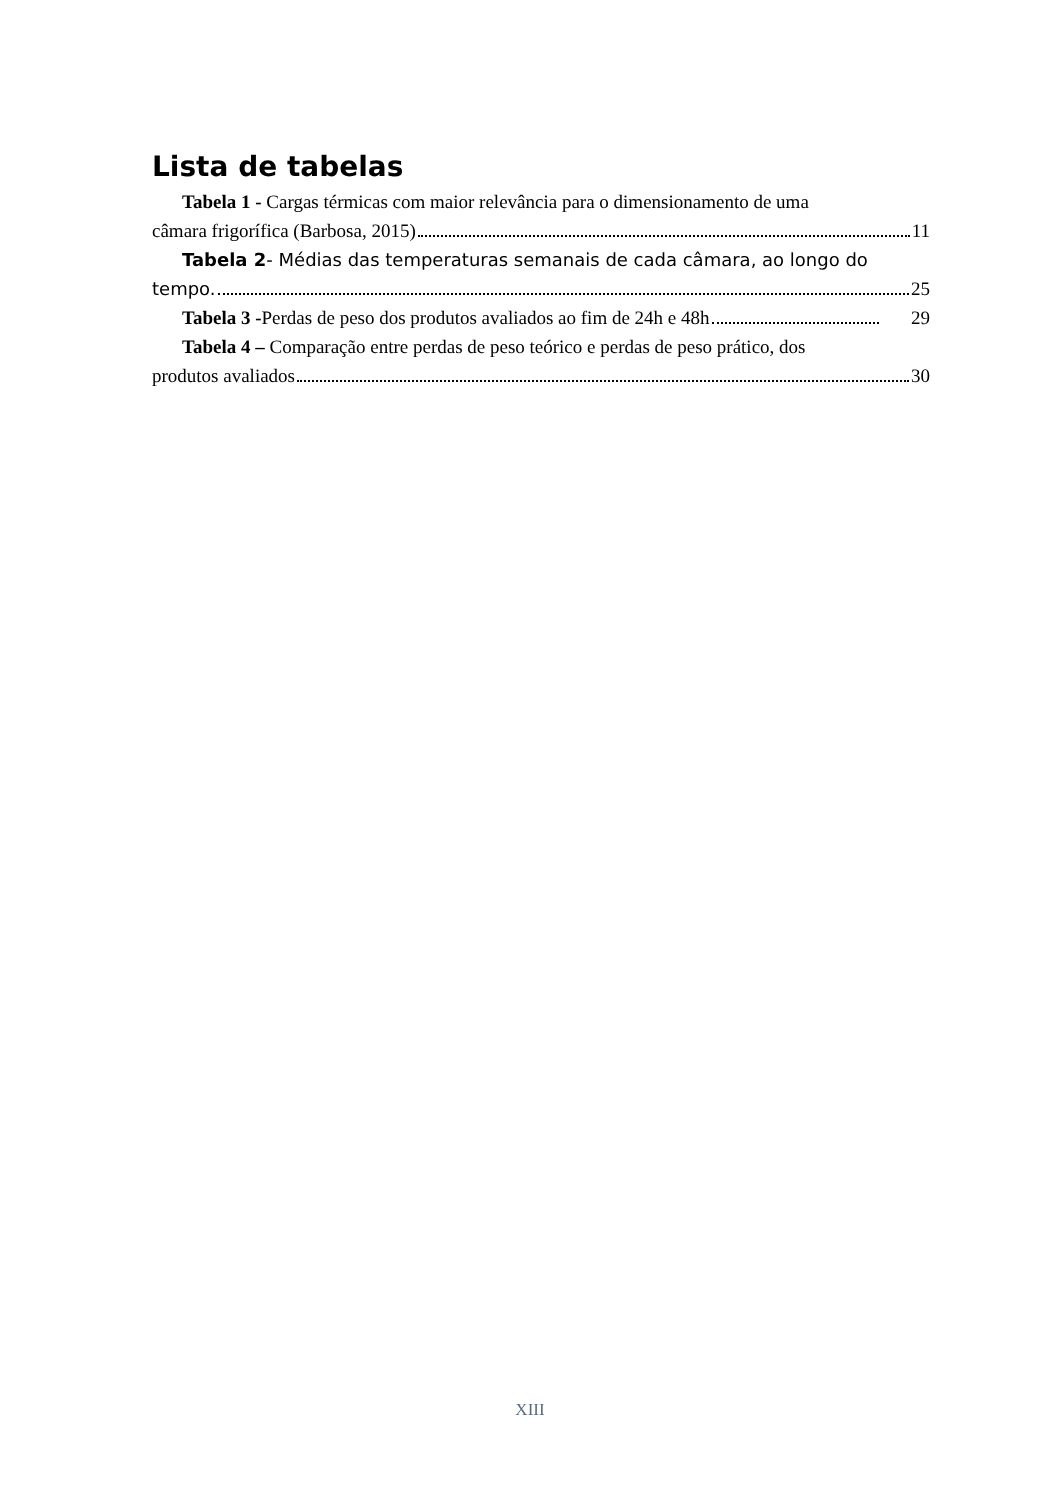Lista de tabelas
Tabela 1 - Cargas térmicas com maior relevância para o dimensionamento de uma
câmara frigorífica (Barbosa, 2015) 11
Tabela 2- Médias das temperaturas semanais de cada câmara, ao longo do
tempo. 25
Tabela 3 -Perdas de peso dos produtos avaliados ao fim de 24h e 48h 29
Tabela 4 – Comparação entre perdas de peso teórico e perdas de peso prático, dos
produtos avaliados 30
XIII